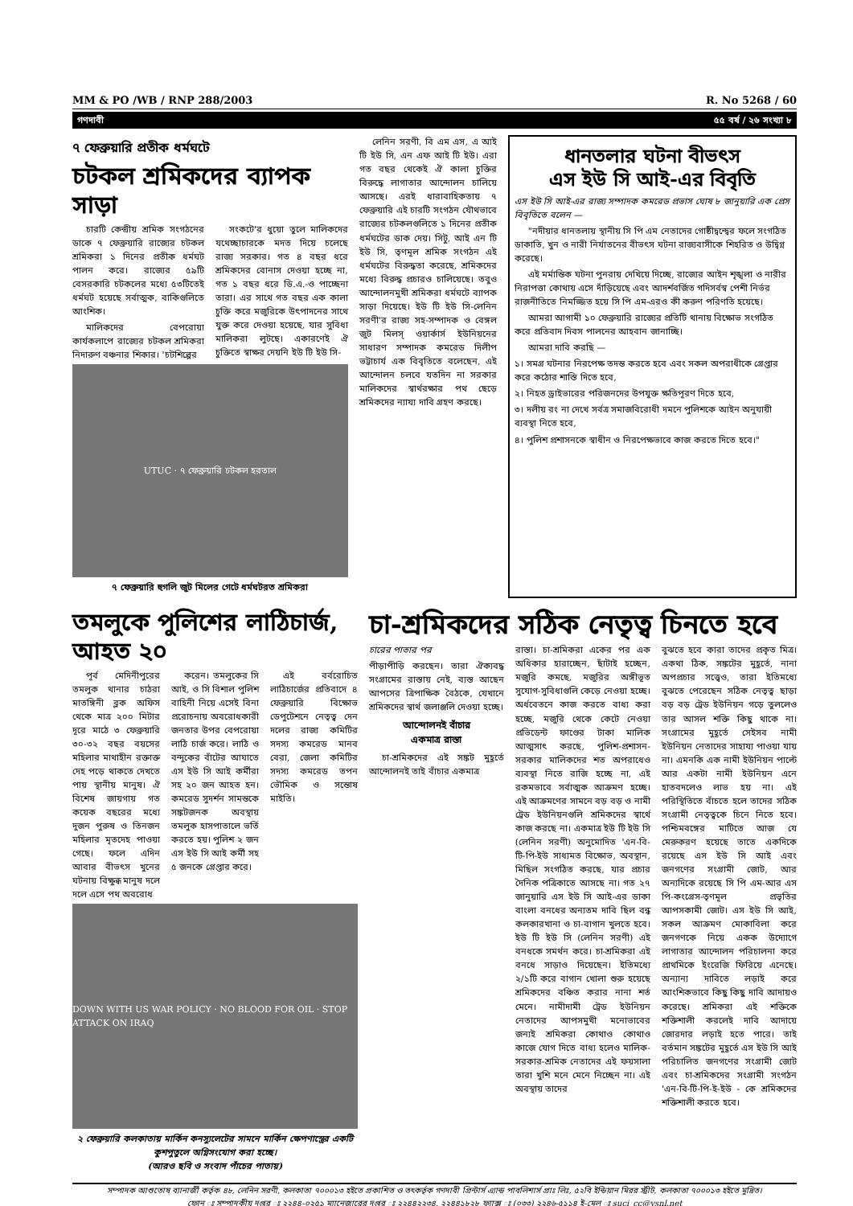MM & PO /WB / RNP 288/2003 R. No 5268 / 60
গণদাবী ৫৫ বর্ষ / ২৬ সংখ্যা ৮
৭ ফেব্রুয়ারি প্রতীক ধর্মঘটে
চটকল শ্রমিকদের ব্যাপক সাড়া
চারটি কেন্দ্রীয় শ্রমিক সংগঠনের ডাকে ৭ ফেব্রুয়ারি রাজ্যের চটকল শ্রমিকরা ১ দিনের প্রতীক ধর্মঘট পালন করে। রাজ্যের ৫৯টি বেসরকারি চটকলের মধ্যে ৫৩টিতেই ধর্মঘট হয়েছে সর্বাত্মক, বাকিগুলিতে আংশিক।
মালিকদের বেপরোয়া কার্যকলাপে রাজ্যের চটকল শ্রমিকরা নিদারুণ বঞ্চনার শিকার। 'চটশিল্পের
সংকটে'র ধুয়ো তুলে মালিকদের যথেচ্ছাচারকে মদত দিয়ে চলেছে রাজ্য সরকার। গত ৪ বছর ধরে শ্রমিকদের বোনাস দেওয়া হচ্ছে না, গত ১ বছর ধরে ডি.এ.-ও পাচ্ছেনা তারা। এর সাথে গত বছর এক কালা চুক্তি করে মজুরিকে উৎপাদনের সাথে যুক্ত করে দেওয়া হয়েছে, যার সুবিধা মালিকরা লুটছে। একারণেই ঐ চুক্তিতে স্বাক্ষর দেয়নি ইউ টি ইউ সি-
UTUC · ৭ ফেব্রুয়ারি চটকল হরতাল
৭ ফেব্রুয়ারি হুগলি জুট মিলের গেটে ধর্মঘটরত শ্রমিকরা
লেনিন সরণী, বি এম এস, এ আই টি ইউ সি, এন এফ আই টি ইউ। এরা গত বছর থেকেই ঐ কালা চুক্তির বিরুদ্ধে লাগাতার আন্দোলন চালিয়ে আসছে। এরই ধারাবাহিকতায় ৭ ফেব্রুয়ারি এই চারটি সংগঠন যৌথভাবে রাজ্যের চটকলগুলিতে ১ দিনের প্রতীক ধর্মঘটের ডাক দেয়। সিটু, আই এন টি ইউ সি, তৃণমূল শ্রমিক সংগঠন এই ধর্মঘটের বিরুদ্ধতা করেছে, শ্রমিকদের মধ্যে বিরুদ্ধ প্রচারও চালিয়েছে। তবুও আন্দোলনমুখী শ্রমিকরা ধর্মঘটে ব্যাপক সাড়া দিয়েছে। ইউ টি ইউ সি-লেনিন সরণী'র রাজ্য সহ-সম্পাদক ও বেঙ্গল জুট মিলস্ ওয়ার্কার্স ইউনিয়নের সাধারণ সম্পাদক কমরেড দিলীপ ভট্টাচার্য এক বিবৃতিতে বলেছেন, এই আন্দোলন চলবে যতদিন না সরকার মালিকদের স্বার্থরক্ষার পথ ছেড়ে শ্রমিকদের ন্যায্য দাবি গ্রহণ করছে।
ধানতলার ঘটনা বীভৎস
এস ইউ সি আই-এর বিবৃতি
এস ইউ সি আই-এর রাজ্য সম্পাদক কমরেড প্রভাস ঘোষ ৮ জানুয়ারি এক প্রেস বিবৃতিতে বলেন —
"নদীয়ার ধানতলায় স্থানীয় সি পি এম নেতাদের গোষ্ঠীদ্বন্দ্বের ফলে সংগঠিত ডাকাতি, খুন ও নারী নির্যাতনের বীভৎস ঘটনা রাজ্যবাসীকে শিহরিত ও উদ্বিগ্ন করেছে।
এই মর্মান্তিক ঘটনা পুনরায় দেখিয়ে দিচ্ছে, রাজ্যের আইন শৃঙ্খলা ও নারীর নিরাপত্তা কোথায় এসে দাঁড়িয়েছে এবং আদর্শবর্জিত গদিসর্বস্ব পেশী নির্ভর রাজনীতিতে নিমজ্জিত হয়ে সি পি এম-এরও কী করুণ পরিণতি হয়েছে।
আমরা আগামী ১০ ফেব্রুয়ারি রাজ্যের প্রতিটি থানায় বিক্ষোভ সংগঠিত করে প্রতিবাদ দিবস পালনের আহবান জানাচ্ছি।
আমরা দাবি করছি —
১। সমগ্র ঘটনার নিরপেক্ষ তদন্ত করতে হবে এবং সকল অপরাধীকে গ্রেপ্তার করে কঠোর শাস্তি দিতে হবে,
২। নিহত ড্রাইভারের পরিজনদের উপযুক্ত ক্ষতিপূরণ দিতে হবে,
৩। দলীয় রং না দেখে সর্বত্র সমাজবিরোধী দমনে পুলিশকে আইন অনুযায়ী ব্যবস্থা নিতে হবে,
৪। পুলিশ প্রশাসনকে স্বাধীন ও নিরপেক্ষভাবে কাজ করতে দিতে হবে।"
তমলুকে পুলিশের লাঠিচার্জ, আহত ২০
পূর্ব মেদিনীপুরের তমলুক থানার চাঠরা মাতঙ্গিনী ব্লক অফিস থেকে মাত্র ২০০ মিটার দূরে মাঠে ৩ ফেব্রুয়ারি ৩০-৩২ বছর বয়সের মহিলার মাথাহীন রক্তাক্ত দেহ পড়ে থাকতে দেখতে পায় স্থানীয় মানুষ। ঐ বিশেষ জায়গায় গত কয়েক বছরের মধ্যে দুজন পুরুষ ও তিনজন মহিলার মৃতদেহ পাওয়া গেছে। ফলে এদিন আবার বীভৎস খুনের ঘটনায় বিক্ষুব্ধ মানুষ দলে দলে এসে পথ অবরোধ
করেন। তমলুকের সি আই, ও সি বিশাল পুলিশ বাহিনী নিয়ে এসেই বিনা প্ররোচনায় অবরোধকারী জনতার উপর বেপরোয়া লাঠি চার্জ করে। লাঠি ও বন্দুকের বাঁটের আঘাতে এস ইউ সি আই কর্মীরা সহ ২০ জন আহত হন। কমরেড সুদর্শন সামন্তকে সঙ্কটজনক অবস্থায় তমলুক হাসপাতালে ভর্তি করতে হয়। পুলিশ ২ জন এস ইউ সি আই কর্মী সহ ৫ জনকে গ্রেপ্তার করে।
এই বর্বরোচিত লাঠিচার্জের প্রতিবাদে ৪ ফেব্রুয়ারি বিক্ষোভ ডেপুটেশনে নেতৃত্ব দেন দলের রাজ্য কমিটির সদস্য কমরেড মানব বেরা, জেলা কমিটির সদস্য কমরেড তপন ভৌমিক ও সন্তোষ মাইতি।
DOWN WITH US WAR POLICY · NO BLOOD FOR OIL · STOP ATTACK ON IRAQ
২ ফেব্রুয়ারি কলকাতায় মার্কিন কনস্যুলেটের সামনে মার্কিন ক্ষেপণাস্ত্রের একটি কুশপুতুলে অগ্নিসংযোগ করা হচ্ছে।
(আরও ছবি ও সংবাদ পাঁচের পাতায়)
চা-শ্রমিকদের সঠিক নেতৃত্ব চিনতে হবে
চারের পাতার পর
পীড়াপীড়ি করছেন। তারা ঐক্যবদ্ধ সংগ্রামের রাস্তায় নেই, ব্যস্ত আছেন আপসের ত্রিপাক্ষিক বৈঠকে, যেখানে শ্রমিকদের স্বার্থ জলাঞ্জলি দেওয়া হচ্ছে।
আন্দোলনই বাঁচার
একমাত্র রাস্তা
চা-শ্রমিকদের এই সঙ্কট মুহূর্তে আন্দোলনই তাই বাঁচার একমাত্র
রাস্তা। চা-শ্রমিকরা একের পর এক অধিকার হারাচ্ছেন, ছাঁটাই হচ্ছেন, মজুরি কমছে, মজুরির অঙ্গীভূত সুযোগ-সুবিধাগুলি কেড়ে নেওয়া হচ্ছে। অর্ধবেতনে কাজ করতে বাধ্য করা হচ্ছে, মজুরি থেকে কেটে নেওয়া প্রভিডেন্ট ফাণ্ডের টাকা মালিক আত্মসাৎ করছে, পুলিশ-প্রশাসন-সরকার মালিকদের শত অপরাধেও ব্যবস্থা নিতে রাজি হচ্ছে না, এই রকমভাবে সর্বাত্মক আক্রমণ হচ্ছে। এই আক্রমণের সামনে বড় বড় ও নামী ট্রেড ইউনিয়নগুলি শ্রমিকদের স্বার্থে কাজ করছে না। একমাত্র ইউ টি ইউ সি (লেনিন সরণী) অনুমোদিত 'এন-বি-টি-পি-ইউ সাধ্যমত বিক্ষোভ, অবস্থান, মিছিল সংগঠিত করছে, যার প্রচার দৈনিক পত্রিকাতে আসছে না। গত ২৭ জানুয়ারি এস ইউ সি আই-এর ডাকা বাংলা বনধের অন্যতম দাবি ছিল বন্ধ কলকারখানা ও চা-বাগান খুলতে হবে। ইউ টি ইউ সি (লেনিন সরণী) এই বনধকে সমর্থন করে। চা-শ্রমিকরা এই বনধে সাড়াও দিয়েছেন। ইতিমধ্যে ২/১টি করে বাগান খোলা শুরু হয়েছে শ্রমিকদের বঞ্চিত করার নানা শর্ত মেনে। নামীদামী ট্রেড ইউনিয়ন নেতাদের আপসমুখী মনোভাবের জন্যই শ্রমিকরা কোথাও কোথাও কাজে যোগ দিতে বাধ্য হলেও মালিক-সরকার-শ্রমিক নেতাদের এই ফয়সালা তারা খুশি মনে মেনে নিচ্ছেন না। এই অবস্থায় তাদের
বুঝতে হবে কারা তাদের প্রকৃত মিত্র। একথা ঠিক, সঙ্কটের মুহূর্তে, নানা অপপ্রচার সত্ত্বেও, তারা ইতিমধ্যে বুঝতে পেরেছেন সঠিক নেতৃত্ব ছাড়া বড় বড় ট্রেড ইউনিয়ন গড়ে তুললেও তার আসল শক্তি কিছু থাকে না। সংগ্রামের মুহূর্তে সেইসব নামী ইউনিয়ন নেতাদের সাহায্য পাওয়া যায় না। এমনকি এক নামী ইউনিয়ন পাল্টে আর একটা নামী ইউনিয়ন এনে হাতবদলেও লাভ হয় না। এই পরিস্থিতিতে বাঁচতে হলে তাদের সঠিক সংগ্রামী নেতৃত্বকে চিনে নিতে হবে। পশ্চিমবঙ্গের মাটিতে আজ যে মেরুকরণ হয়েছে তাতে একদিকে রয়েছে এস ইউ সি আই এবং জনগণের সংগ্রামী জোট, আর অন্যদিকে রয়েছে সি পি এম-আর এস পি-কংগ্রেস-তৃণমূল প্রভৃতির আপসকামী জোট। এস ইউ সি আই, সকল আক্রমণ মোকাবিলা করে জনগণকে নিয়ে একক উদ্যোগে লাগাতার আন্দোলন পরিচালনা করে প্রাথমিকে ইংরেজি ফিরিয়ে এনেছে। অন্যান্য দাবিতে লড়াই করে আংশিকভাবে কিছু কিছু দাবি আদায়ও করেছে। শ্রমিকরা এই শক্তিকে শক্তিশালী করলেই দাবি আদায়ে জোরদার লড়াই হতে পারে। তাই বর্তমান সঙ্কটের মুহূর্তে এস ইউ সি আই পরিচালিত জনগণের সংগ্রামী জোট এবং চা-শ্রমিকদের সংগ্রামী সংগঠন 'এন-বি-টি-পি-ই-ইউ - কে শ্রমিকদের শক্তিশালী করতে হবে।
সম্পাদক আশুতোষ ব্যানার্জী কর্তৃক ৪৮, লেনিন সরণী, কলকাতা ৭০০০১৩ হইতে প্রকাশিত ও তৎকর্তৃক গণদাবী প্রিন্টার্স এ্যান্ড পাবলিশার্স প্রাঃ লিঃ, ৫২বি ইন্ডিয়ান মিরর স্ট্রীট, কলকাতা ৭০০০১৩ হইতে মুদ্রিত।
ফোন ঃ সম্পাদকীয় দপ্তর ঃ ২২৪৪-০২৫১ ম্যানেজারের দপ্তর ঃ ২২৪৪২২৩৪, ২২৪৪১৮২৮ ফ্যাক্স ঃ (০৩৩) ২২৪৬-৫১১৪ ই-মেল ঃ suci_cc@vsnl.net